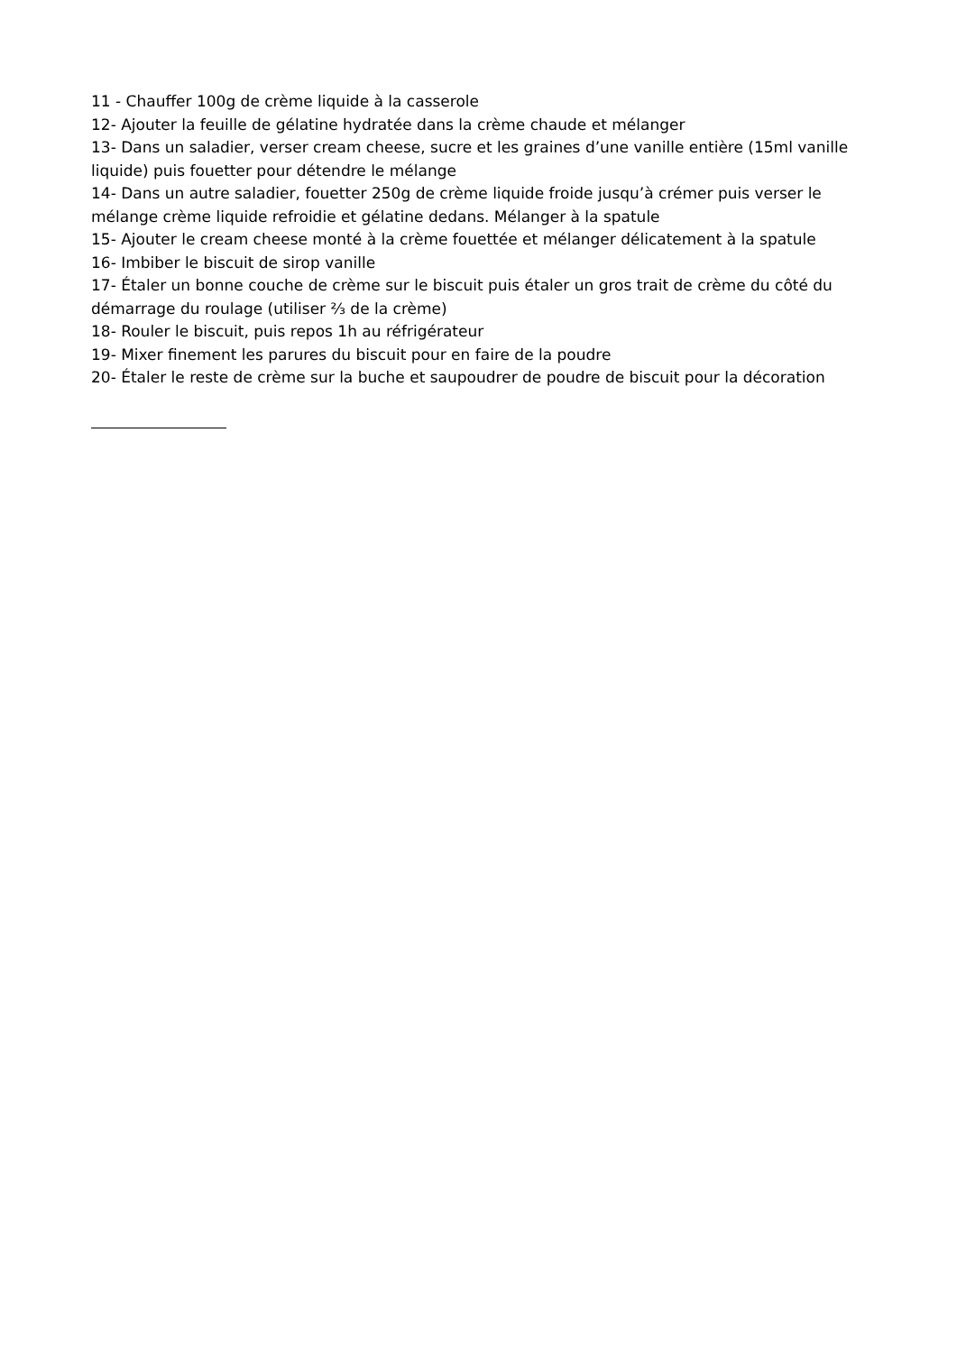11 - Chauffer 100g de crème liquide à la casserole
12- Ajouter la feuille de gélatine hydratée dans la crème chaude et mélanger
13- Dans un saladier, verser cream cheese, sucre et les graines d’une vanille entière (15ml vanille liquide) puis fouetter pour détendre le mélange
14- Dans un autre saladier, fouetter 250g de crème liquide froide jusqu’à crémer puis verser le mélange crème liquide refroidie et gélatine dedans. Mélanger à la spatule
15- Ajouter le cream cheese monté à la crème fouettée et mélanger délicatement à la spatule
16- Imbiber le biscuit de sirop vanille
17- Étaler un bonne couche de crème sur le biscuit puis étaler un gros trait de crème du côté du démarrage du roulage (utiliser ⅔ de la crème)
18- Rouler le biscuit, puis repos 1h au réfrigérateur
19- Mixer finement les parures du biscuit pour en faire de la poudre
20- Étaler le reste de crème sur la buche et saupoudrer de poudre de biscuit pour la décoration